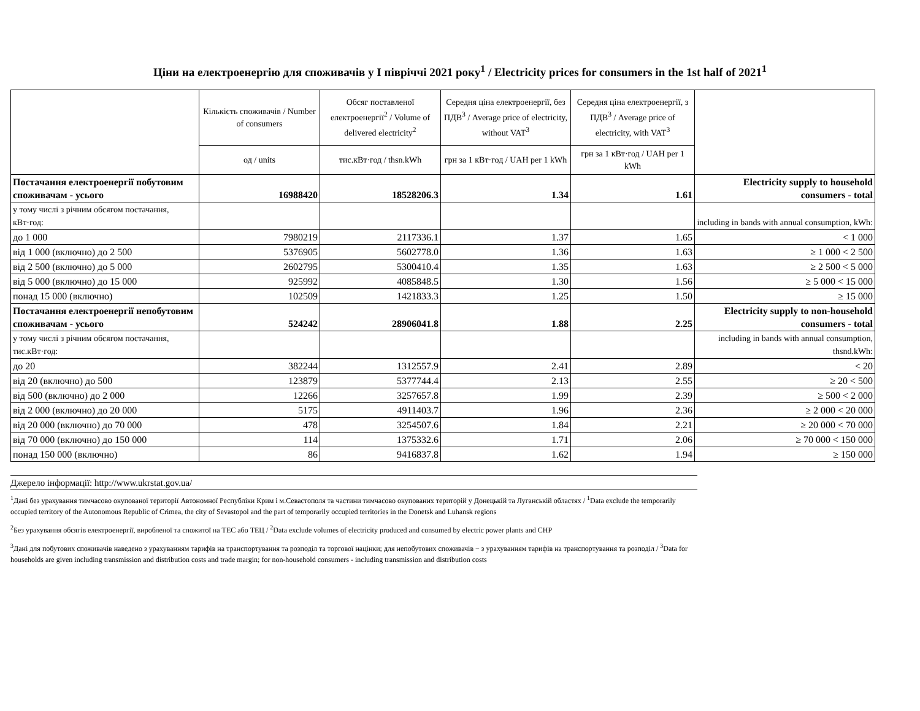Ціни на електроенергію для споживачів у І півріччі 2021 року<sup>1</sup> / Electricity prices for consumers in the 1st half of 2021<sup>1</sup>
| | Кількість споживачів / Number of consumers | Обсяг поставленої електроенергії<sup>2</sup> / Volume of delivered electricity<sup>2</sup> | Середня ціна електроенергії, без ПДВ<sup>3</sup> / Average price of electricity, without VAT<sup>3</sup> | Середня ціна електроенергії, з ПДВ<sup>3</sup> / Average price of electricity, with VAT<sup>3</sup> | |
| --- | --- | --- | --- | --- | --- |
| | од / units | тис.кВт·год / thsn.kWh | грн за 1 кВт·год / UAH per 1 kWh | грн за 1 кВт·год / UAH per 1 kWh | |
| Постачання електроенергії побутовим споживачам - усього | 16988420 | 18528206.3 | 1.34 | 1.61 | Electricity supply to household consumers - total |
| у тому числі з річним обсягом постачання, кВт·год: | | | | | including in bands with annual consumption, kWh: |
| до 1 000 | 7980219 | 2117336.1 | 1.37 | 1.65 | < 1 000 |
| від 1 000 (включно) до 2 500 | 5376905 | 5602778.0 | 1.36 | 1.63 | ≥ 1 000 < 2 500 |
| від 2 500 (включно) до 5 000 | 2602795 | 5300410.4 | 1.35 | 1.63 | ≥ 2 500 < 5 000 |
| від 5 000 (включно) до 15 000 | 925992 | 4085848.5 | 1.30 | 1.56 | ≥ 5 000 < 15 000 |
| понад 15 000 (включно) | 102509 | 1421833.3 | 1.25 | 1.50 | ≥ 15 000 |
| Постачання електроенергії непобутовим споживачам - усього | 524242 | 28906041.8 | 1.88 | 2.25 | Electricity supply to non-household consumers - total |
| у тому числі з річним обсягом постачання, тис.кВт·год: | | | | | including in bands with annual consumption, thsnd.kWh: |
| до 20 | 382244 | 1312557.9 | 2.41 | 2.89 | < 20 |
| від 20 (включно) до 500 | 123879 | 5377744.4 | 2.13 | 2.55 | ≥ 20 < 500 |
| від 500 (включно) до 2 000 | 12266 | 3257657.8 | 1.99 | 2.39 | ≥ 500 < 2 000 |
| від 2 000 (включно) до 20 000 | 5175 | 4911403.7 | 1.96 | 2.36 | ≥ 2 000 < 20 000 |
| від 20 000 (включно) до 70 000 | 478 | 3254507.6 | 1.84 | 2.21 | ≥ 20 000 < 70 000 |
| від 70 000 (включно) до 150 000 | 114 | 1375332.6 | 1.71 | 2.06 | ≥ 70 000 < 150 000 |
| понад 150 000 (включно) | 86 | 9416837.8 | 1.62 | 1.94 | ≥ 150 000 |
Джерело інформації: http://www.ukrstat.gov.ua/
<sup>1</sup> Дані без урахування тимчасово окупованої території Автономної Республіки Крим і м.Севастополя та частини тимчасово окупованих територій у Донецькій та Луганській областях / <sup>1</sup>Data exclude the temporarily occupied territory of the Autonomous Republic of Crimea, the city of Sevastopol and the part of temporarily occupied territories in the Donetsk and Luhansk regions
<sup>2</sup> Без урахування обсягів електроенергії, виробленої та спожитої на ТЕС або ТЕЦ / <sup>2</sup>Data exclude volumes of electricity produced and consumed by electric power plants and CHP
<sup>3</sup> Дані для побутових споживачів наведено з урахуванням тарифів на транспортування та розподіл та торгової націнки; для непобутових споживачів − з урахуванням тарифів на транспортування та розподіл / <sup>3</sup>Data for households are given including transmission and distribution costs and trade margin; for non-household consumers - including transmission and distribution costs